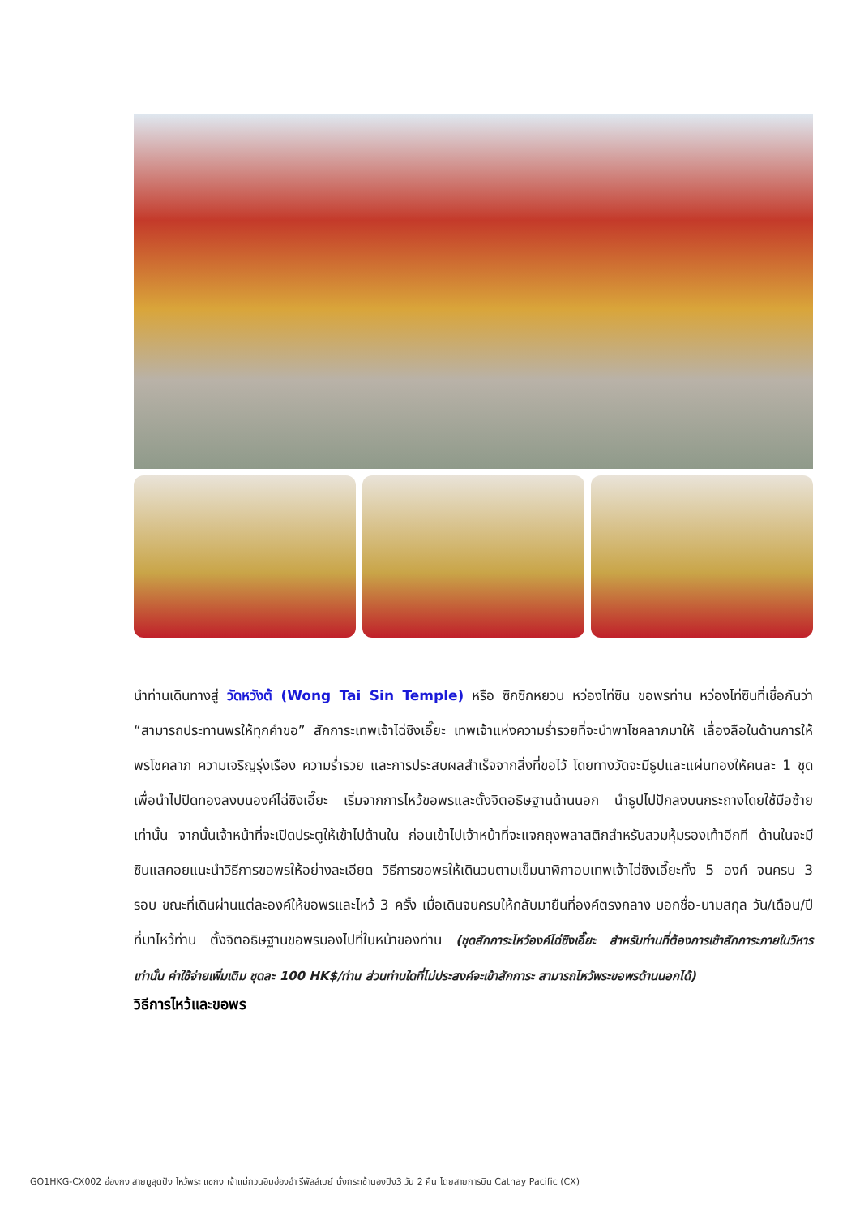นำท่านเดินทางสู่ วัดหวังต้ (Wong Tai Sin Temple) หรือ ซิกซิกหยวน หว่องไท่ซิน ขอพรท่าน หว่องไท่ซินที่เชื่อกันว่า “สามารถประทานพรให้ทุกคำขอ” สักการะเทพเจ้าไฉ่ซิงเอี๊ยะ เทพเจ้าแห่งความร่ำรวยที่จะนำพาโชคลาภมาให้ เลื่องลือในด้านการให้พรโชคลาภ ความเจริญรุ่งเรือง ความร่ำรวย และการประสบผลสำเร็จจากสิ่งที่ขอไว้ โดยทางวัดจะมีธูปและแผ่นทองให้คนละ 1 ชุด เพื่อนำไปปิดทองลงบนองค์ไฉ่ซิงเอี๊ยะ เริ่มจากการไหว้ขอพรและตั้งจิตอธิษฐานด้านนอก นำธูปไปปักลงบนกระถางโดยใช้มือซ้ายเท่านั้น จากนั้นเจ้าหน้าที่จะเปิดประตูให้เข้าไปด้านใน ก่อนเข้าไปเจ้าหน้าที่จะแจกถุงพลาสติกสำหรับสวมหุ้มรองเท้าอีกที ด้านในจะมีซินแสคอยแนะนำวิธีการขอพรให้อย่างละเอียด วิธีการขอพรให้เดินวนตามเข็มนาฬิกาอบเทพเจ้าไฉ่ซิงเอี๊ยะทั้ง 5 องค์ จนครบ 3 รอบ ขณะที่เดินผ่านแต่ละองค์ให้ขอพรและไหว้ 3 ครั้ง เมื่อเดินจนครบให้กลับมายืนที่องค์ตรงกลาง บอกชื่อ-นามสกุล วัน/เดือน/ปี ที่มาไหว้ท่าน ตั้งจิตอธิษฐานขอพรมองไปที่ใบหน้าของท่าน (ชุดสักการะไหว้องค์ไฉ่ซิงเอี๊ยะ สำหรับท่านที่ต้องการเข้าสักการะภายในวิหารเท่านั้น ค่าใช้จ่ายเพิ่มเติม ชุดละ 100 HK$/ท่าน ส่วนท่านใดที่ไม่ประสงค์จะเข้าสักการะ สามารถไหว้พระขอพรด้านนอกได้)
วิธีการไหว้และขอพร
GO1HKG-CX002 ฮ่องกง สายมูสุดปัง ไหว้พระ แชกง เจ้าแม่กวนอิมฮ่องฮำ รีพัลส์เบย์ นั่งกระเช้านองปิง3 วัน 2 คืน โดยสายการบิน Cathay Pacific (CX)